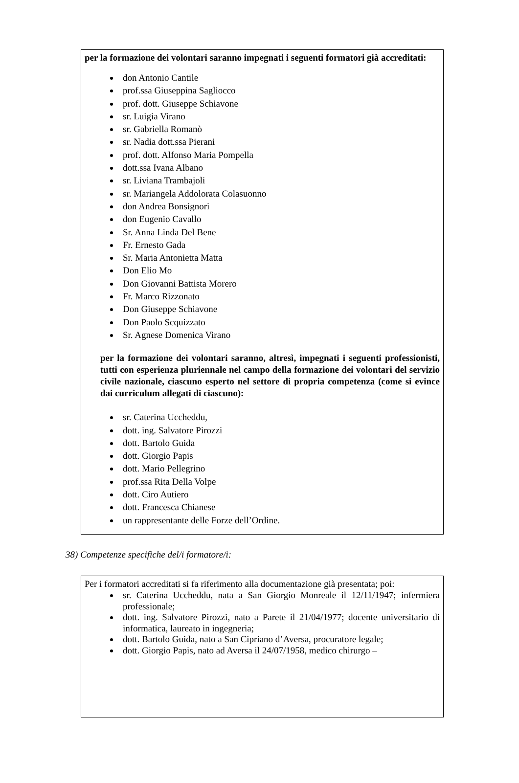per la formazione dei volontari saranno impegnati i seguenti formatori già accreditati:
don Antonio Cantile
prof.ssa Giuseppina Sagliocco
prof. dott. Giuseppe Schiavone
sr. Luigia Virano
sr. Gabriella Romanò
sr. Nadia dott.ssa Pierani
prof. dott. Alfonso Maria Pompella
dott.ssa Ivana Albano
sr. Liviana Trambajoli
sr. Mariangela Addolorata Colasuonno
don Andrea Bonsignori
don Eugenio Cavallo
Sr. Anna Linda Del Bene
Fr. Ernesto Gada
Sr. Maria Antonietta Matta
Don Elio Mo
Don Giovanni Battista Morero
Fr. Marco Rizzonato
Don Giuseppe Schiavone
Don Paolo Scquizzato
Sr. Agnese Domenica Virano
per la formazione dei volontari saranno, altresì, impegnati i seguenti professionisti, tutti con esperienza pluriennale nel campo della formazione dei volontari del servizio civile nazionale, ciascuno esperto nel settore di propria competenza (come si evince dai curriculum allegati di ciascuno):
sr. Caterina Uccheddu,
dott. ing. Salvatore Pirozzi
dott. Bartolo Guida
dott. Giorgio Papis
dott. Mario Pellegrino
prof.ssa Rita Della Volpe
dott. Ciro Autiero
dott. Francesca Chianese
un rappresentante delle Forze dell’Ordine.
38) Competenze specifiche del/i formatore/i:
Per i formatori accreditati si fa riferimento alla documentazione già presentata; poi:
sr. Caterina Uccheddu, nata a San Giorgio Monreale il 12/11/1947; infermiera professionale;
dott. ing. Salvatore Pirozzi, nato a Parete il 21/04/1977; docente universitario di informatica, laureato in ingegneria;
dott. Bartolo Guida, nato a San Cipriano d’Aversa, procuratore legale;
dott. Giorgio Papis, nato ad Aversa il 24/07/1958, medico chirurgo –